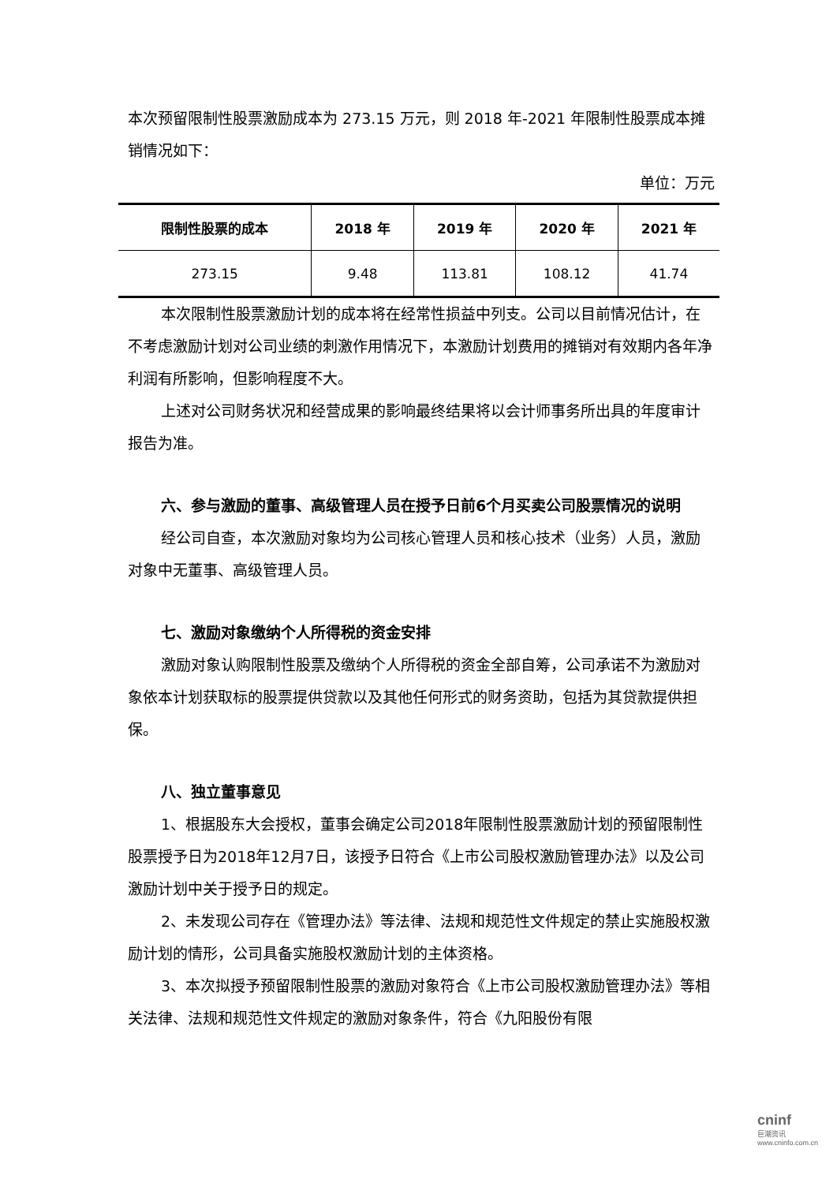本次预留限制性股票激励成本为 273.15 万元，则 2018 年-2021 年限制性股票成本摊销情况如下：
单位：万元
| 限制性股票的成本 | 2018 年 | 2019 年 | 2020 年 | 2021 年 |
| --- | --- | --- | --- | --- |
| 273.15 | 9.48 | 113.81 | 108.12 | 41.74 |
本次限制性股票激励计划的成本将在经常性损益中列支。公司以目前情况估计，在不考虑激励计划对公司业绩的刺激作用情况下，本激励计划费用的摊销对有效期内各年净利润有所影响，但影响程度不大。
上述对公司财务状况和经营成果的影响最终结果将以会计师事务所出具的年度审计报告为准。
六、参与激励的董事、高级管理人员在授予日前6个月买卖公司股票情况的说明
经公司自查，本次激励对象均为公司核心管理人员和核心技术（业务）人员，激励对象中无董事、高级管理人员。
七、激励对象缴纳个人所得税的资金安排
激励对象认购限制性股票及缴纳个人所得税的资金全部自筹，公司承诺不为激励对象依本计划获取标的股票提供贷款以及其他任何形式的财务资助，包括为其贷款提供担保。
八、独立董事意见
1、根据股东大会授权，董事会确定公司2018年限制性股票激励计划的预留限制性股票授予日为2018年12月7日，该授予日符合《上市公司股权激励管理办法》以及公司激励计划中关于授予日的规定。
2、未发现公司存在《管理办法》等法律、法规和规范性文件规定的禁止实施股权激励计划的情形，公司具备实施股权激励计划的主体资格。
3、本次拟授予预留限制性股票的激励对象符合《上市公司股权激励管理办法》等相关法律、法规和规范性文件规定的激励对象条件，符合《九阳股份有限
cninf
巨潮资讯 www.cninfo.com.cn